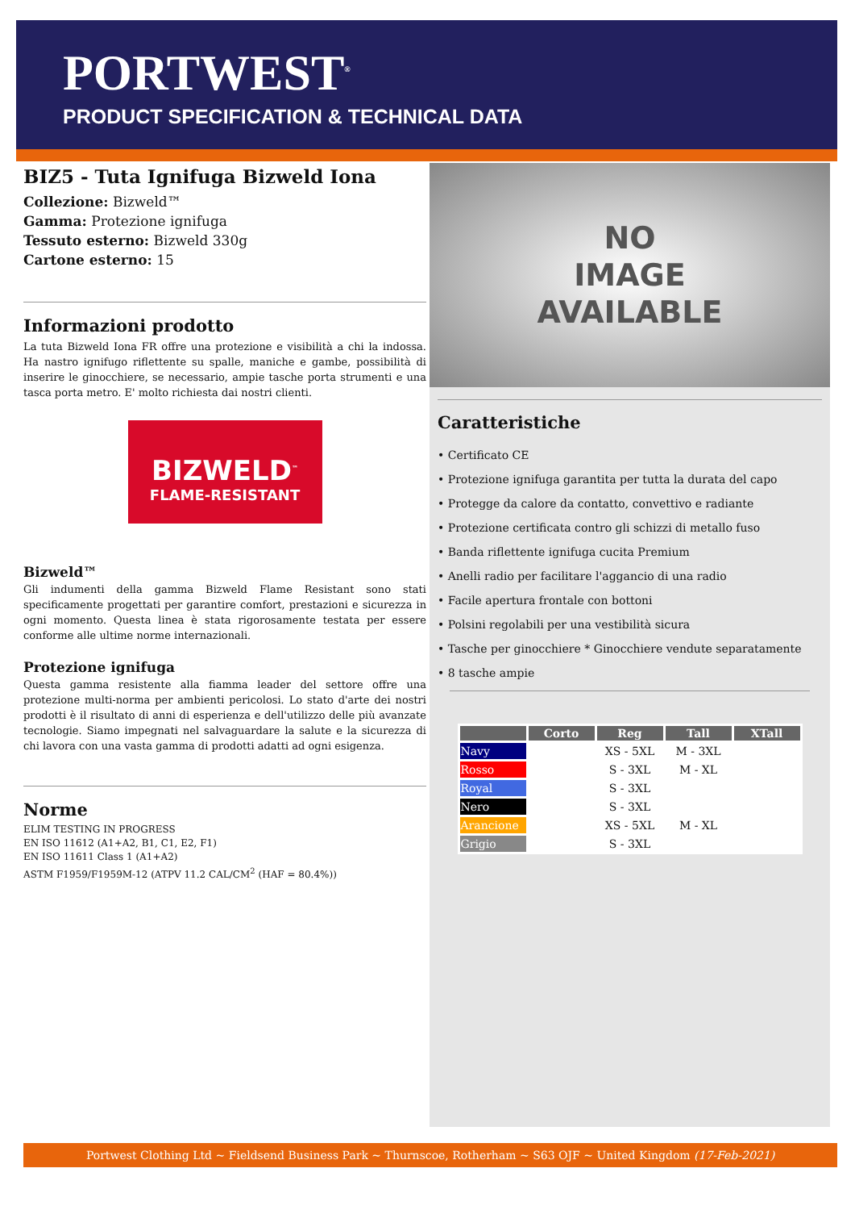PORTWEST<sup>®</sup>
PRODUCT SPECIFICATION & TECHNICAL DATA
BIZ5 - Tuta Ignifuga Bizweld Iona
Collezione: Bizweld™
Gamma: Protezione ignifuga
Tessuto esterno: Bizweld 330g
Cartone esterno: 15
Informazioni prodotto
La tuta Bizweld Iona FR offre una protezione e visibilità a chi la indossa. Ha nastro ignifugo riflettente su spalle, maniche e gambe, possibilità di inserire le ginocchiere, se necessario, ampie tasche porta strumenti e una tasca porta metro. E' molto richiesta dai nostri clienti.
BIZWELD<sup>™</sup>
FLAME-RESISTANT
Bizweld™
Gli indumenti della gamma Bizweld Flame Resistant sono stati specificamente progettati per garantire comfort, prestazioni e sicurezza in ogni momento. Questa linea è stata rigorosamente testata per essere conforme alle ultime norme internazionali.
Protezione ignifuga
Questa gamma resistente alla fiamma leader del settore offre una protezione multi-norma per ambienti pericolosi. Lo stato d'arte dei nostri prodotti è il risultato di anni di esperienza e dell'utilizzo delle più avanzate tecnologie. Siamo impegnati nel salvaguardare la salute e la sicurezza di chi lavora con una vasta gamma di prodotti adatti ad ogni esigenza.
Norme
ELIM TESTING IN PROGRESS
EN ISO 11612 (A1+A2, B1, C1, E2, F1)
EN ISO 11611 Class 1 (A1+A2)
ASTM F1959/F1959M-12 (ATPV 11.2 CAL/CM<sup>2</sup> (HAF = 80.4%))
NO
IMAGE
AVAILABLE
Caratteristiche
• Certificato CE
• Protezione ignifuga garantita per tutta la durata del capo
• Protegge da calore da contatto, convettivo e radiante
• Protezione certificata contro gli schizzi di metallo fuso
• Banda riflettente ignifuga cucita Premium
• Anelli radio per facilitare l'aggancio di una radio
• Facile apertura frontale con bottoni
• Polsini regolabili per una vestibilità sicura
• Tasche per ginocchiere * Ginocchiere vendute separatamente
• 8 tasche ampie
| | Corto | Reg | Tall | XTall |
| --- | --- | --- | --- | --- |
| Navy | | XS - 5XL | M - 3XL | |
| Rosso | | S - 3XL | M - XL | |
| Royal | | S - 3XL | | |
| Nero | | S - 3XL | | |
| Arancione | | XS - 5XL | M - XL | |
| Grigio | | S - 3XL | | |
Portwest Clothing Ltd ~ Fieldsend Business Park ~ Thurnscoe, Rotherham ~ S63 OJF ~ United Kingdom (17-Feb-2021)